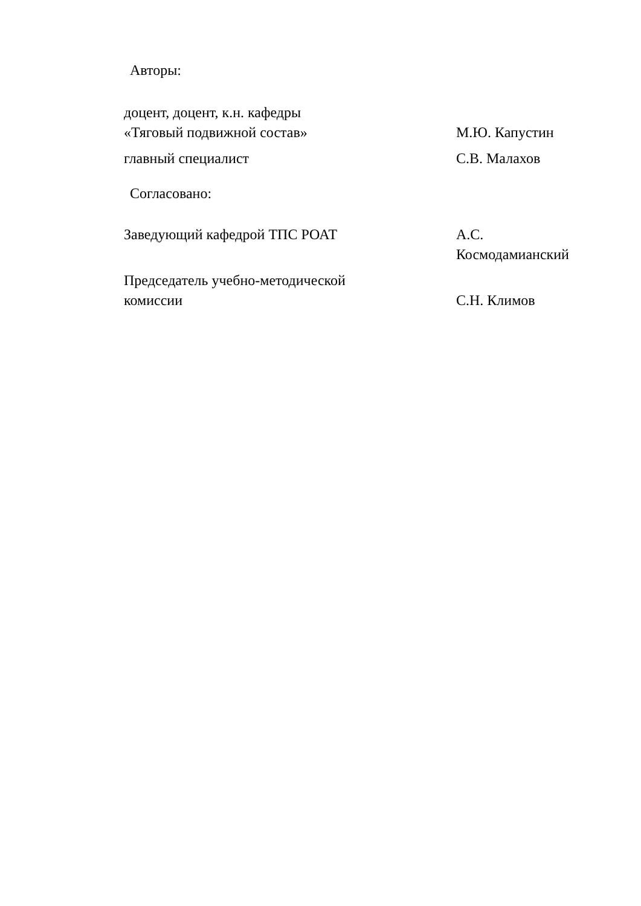Авторы:
доцент, доцент, к.н. кафедры
«Тяговый подвижной состав»
М.Ю. Капустин
главный специалист С.В. Малахов
Согласовано:
Заведующий кафедрой ТПС РОАТ А.С.
Космодамианский
Председатель учебно-методической
комиссии
С.Н. Климов